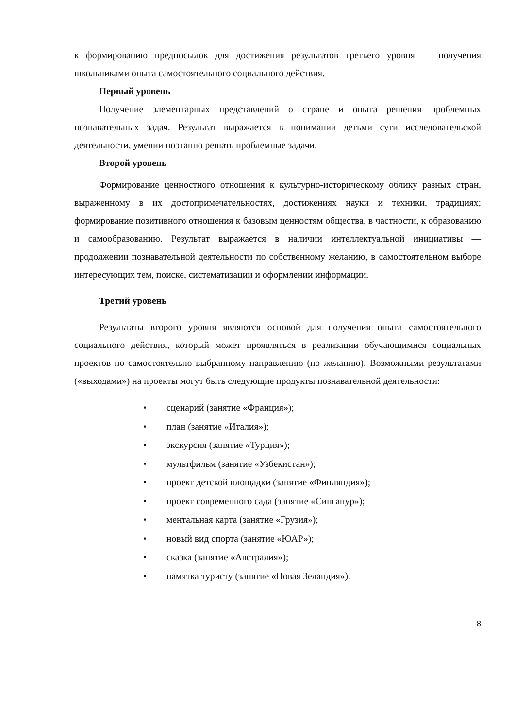к формированию предпосылок для достижения результатов третьего уровня — получения школьниками опыта самостоятельного социального действия.
Первый уровень
Получение элементарных представлений о стране и опыта решения проблемных познавательных задач. Результат выражается в понимании детьми сути исследовательской деятельности, умении поэтапно решать проблемные задачи.
Второй уровень
Формирование ценностного отношения к культурно-историческому облику разных стран, выраженному в их достопримечательностях, достижениях науки и техники, традициях; формирование позитивного отношения к базовым ценностям общества, в частности, к образованию и самообразованию. Результат выражается в наличии интеллектуальной инициативы — продолжении познавательной деятельности по собственному желанию, в самостоятельном выборе интересующих тем, поиске, систематизации и оформлении информации.
Третий уровень
Результаты второго уровня являются основой для получения опыта самостоятельного социального действия, который может проявляться в реализации обучающимися социальных проектов по самостоятельно выбранному направлению (по желанию). Возможными результатами («выходами») на проекты могут быть следующие продукты познавательной деятельности:
• сценарий (занятие «Франция»);
• план (занятие «Италия»);
• экскурсия (занятие «Турция»);
• мультфильм (занятие «Узбекистан»);
• проект детской площадки (занятие «Финляндия»);
• проект современного сада (занятие «Сингапур»);
• ментальная карта (занятие «Грузия»);
• новый вид спорта (занятие «ЮАР»);
• сказка (занятие «Австралия»);
• памятка туристу (занятие «Новая Зеландия»).
8